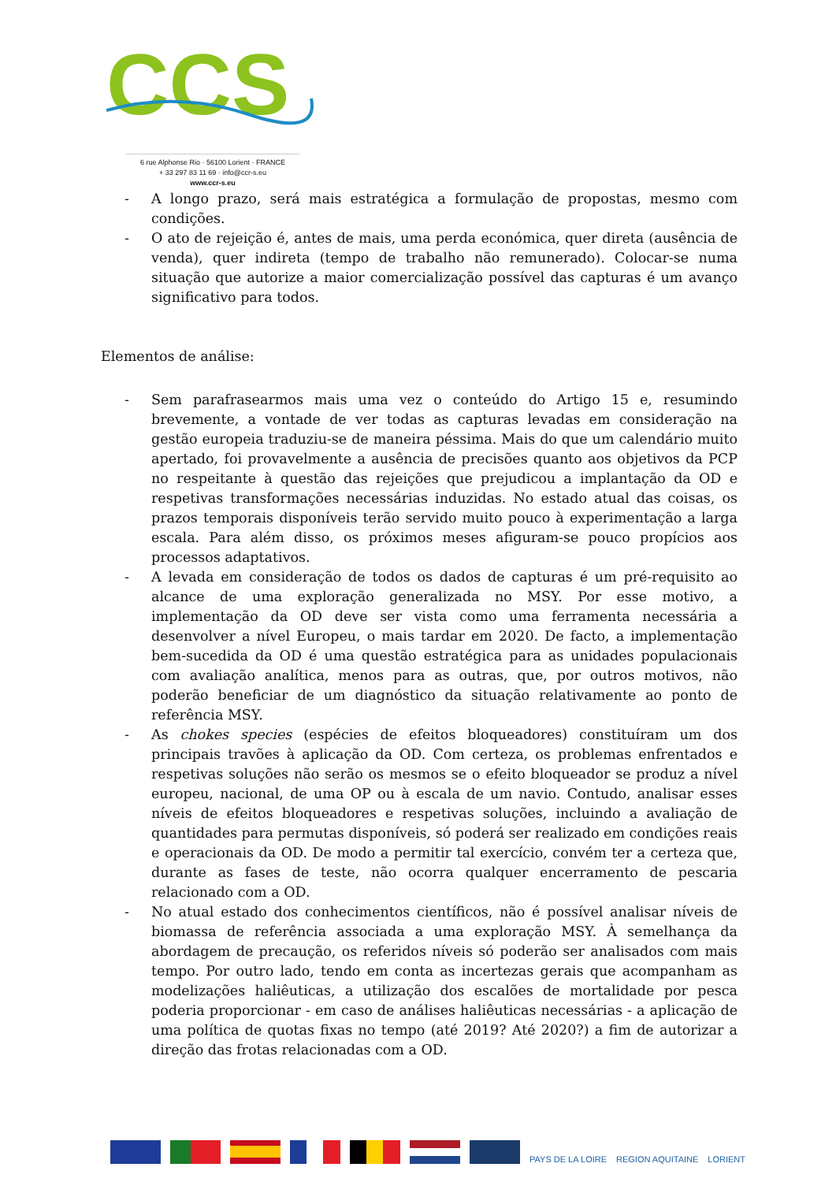CCS
6 rue Alphonse Rio · 56100 Lorient · FRANCE
+ 33 297 83 11 69 · info@ccr-s.eu
www.ccr-s.eu
- A longo prazo, será mais estratégica a formulação de propostas, mesmo com condições.
- O ato de rejeição é, antes de mais, uma perda económica, quer direta (ausência de venda), quer indireta (tempo de trabalho não remunerado). Colocar-se numa situação que autorize a maior comercialização possível das capturas é um avanço significativo para todos.
Elementos de análise:
- Sem parafrasearmos mais uma vez o conteúdo do Artigo 15 e, resumindo brevemente, a vontade de ver todas as capturas levadas em consideração na gestão europeia traduziu-se de maneira péssima. Mais do que um calendário muito apertado, foi provavelmente a ausência de precisões quanto aos objetivos da PCP no respeitante à questão das rejeições que prejudicou a implantação da OD e respetivas transformações necessárias induzidas. No estado atual das coisas, os prazos temporais disponíveis terão servido muito pouco à experimentação a larga escala. Para além disso, os próximos meses afiguram-se pouco propícios aos processos adaptativos.
- A levada em consideração de todos os dados de capturas é um pré-requisito ao alcance de uma exploração generalizada no MSY. Por esse motivo, a implementação da OD deve ser vista como uma ferramenta necessária a desenvolver a nível Europeu, o mais tardar em 2020. De facto, a implementação bem-sucedida da OD é uma questão estratégica para as unidades populacionais com avaliação analítica, menos para as outras, que, por outros motivos, não poderão beneficiar de um diagnóstico da situação relativamente ao ponto de referência MSY.
- As chokes species (espécies de efeitos bloqueadores) constituíram um dos principais travões à aplicação da OD. Com certeza, os problemas enfrentados e respetivas soluções não serão os mesmos se o efeito bloqueador se produz a nível europeu, nacional, de uma OP ou à escala de um navio. Contudo, analisar esses níveis de efeitos bloqueadores e respetivas soluções, incluindo a avaliação de quantidades para permutas disponíveis, só poderá ser realizado em condições reais e operacionais da OD. De modo a permitir tal exercício, convém ter a certeza que, durante as fases de teste, não ocorra qualquer encerramento de pescaria relacionado com a OD.
- No atual estado dos conhecimentos científicos, não é possível analisar níveis de biomassa de referência associada a uma exploração MSY. À semelhança da abordagem de precaução, os referidos níveis só poderão ser analisados com mais tempo. Por outro lado, tendo em conta as incertezas gerais que acompanham as modelizações haliêuticas, a utilização dos escalões de mortalidade por pesca poderia proporcionar - em caso de análises haliêuticas necessárias - a aplicação de uma política de quotas fixas no tempo (até 2019? Até 2020?) a fim de autorizar a direção das frotas relacionadas com a OD.
PAYS DE LA LOIRE REGION AQUITAINE LORIENT